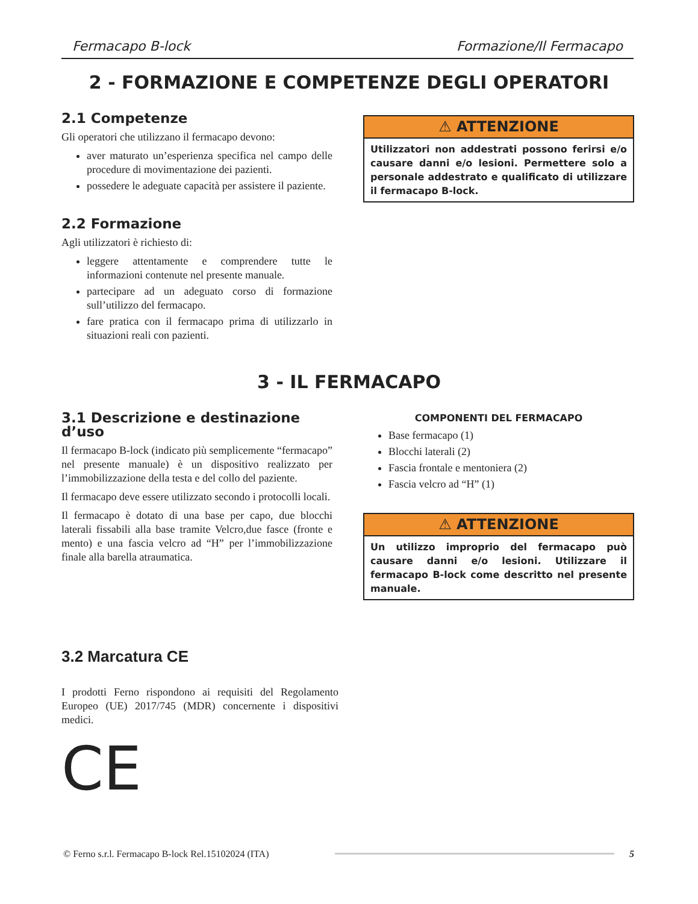Fermacapo B-lock Formazione/Il Fermacapo
2 - FORMAZIONE E COMPETENZE DEGLI OPERATORI
2.1 Competenze
Gli operatori che utilizzano il fermacapo devono:
aver maturato un’esperienza specifica nel campo delle procedure di movimentazione dei pazienti.
possedere le adeguate capacità per assistere il paziente.
2.2 Formazione
Agli utilizzatori è richiesto di:
leggere attentamente e comprendere tutte le informazioni contenute nel presente manuale.
partecipare ad un adeguato corso di formazione sull’utilizzo del fermacapo.
fare pratica con il fermacapo prima di utilizzarlo in situazioni reali con pazienti.
⚠ ATTENZIONE
Utilizzatori non addestrati possono ferirsi e/o causare danni e/o lesioni. Permettere solo a personale addestrato e qualificato di utilizzare il fermacapo B-lock.
3 - IL FERMACAPO
3.1 Descrizione e destinazione d’uso
Il fermacapo B-lock (indicato più semplicemente “fermacapo” nel presente manuale) è un dispositivo realizzato per l’immobilizzazione della testa e del collo del paziente.
Il fermacapo deve essere utilizzato secondo i protocolli locali.
Il fermacapo è dotato di una base per capo, due blocchi laterali fissabili alla base tramite Velcro,due fasce (fronte e mento) e una fascia velcro ad “H” per l’immobilizzazione finale alla barella atraumatica.
COMPONENTI DEL FERMACAPO
Base fermacapo (1)
Blocchi laterali (2)
Fascia frontale e mentoniera (2)
Fascia velcro ad “H” (1)
⚠ ATTENZIONE
Un utilizzo improprio del fermacapo può causare danni e/o lesioni. Utilizzare il fermacapo B-lock come descritto nel presente manuale.
3.2 Marcatura CE
I prodotti Ferno rispondono ai requisiti del Regolamento Europeo (UE) 2017/745 (MDR) concernente i dispositivi medici.
CE
© Ferno s.r.l. Fermacapo B-lock Rel.15102024 (ITA) 5